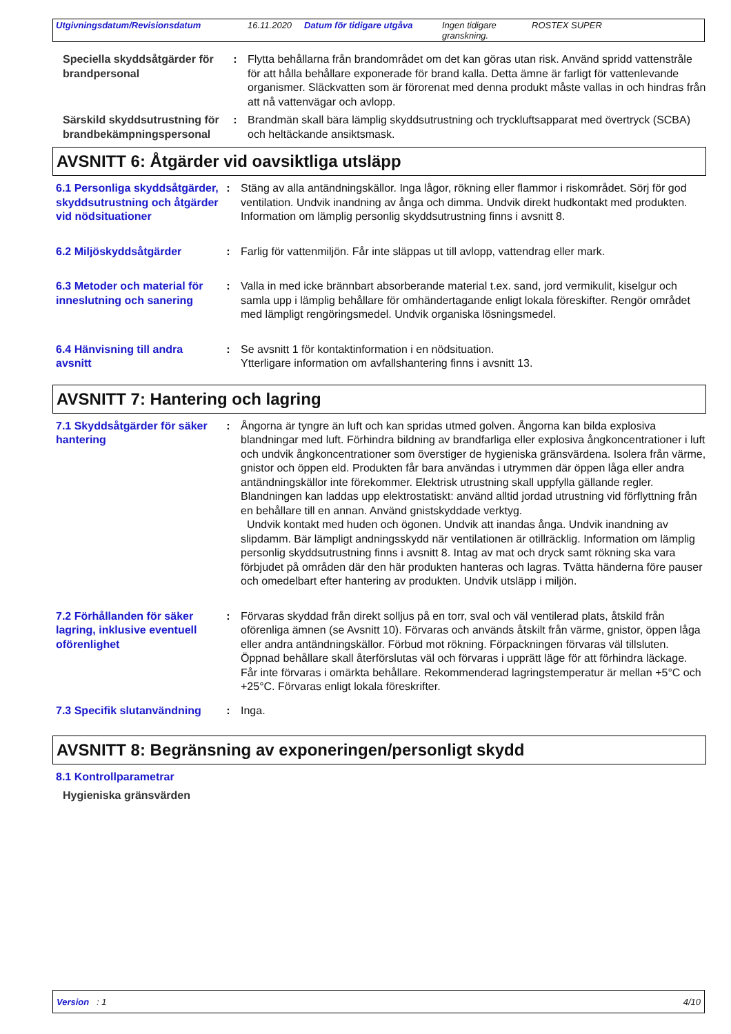Utgivningsdatum/Revisionsdatum 16.11.2020 Datum för tidigare utgåva Ingen tidigare granskning. ROSTEX SUPER
Speciella skyddsåtgärder för brandpersonal
: Flytta behållarna från brandområdet om det kan göras utan risk. Använd spridd vattenstråle för att hålla behållare exponerade för brand kalla. Detta ämne är farligt för vattenlevande organismer. Släckvatten som är förorenat med denna produkt måste vallas in och hindras från att nå vattenvägar och avlopp.
Särskild skyddsutrustning för brandbekämpningspersonal
: Brandmän skall bära lämplig skyddsutrustning och tryckluftsapparat med övertryck (SCBA) och heltäckande ansiktsmask.
AVSNITT 6: Åtgärder vid oavsiktliga utsläpp
6.1 Personliga skyddsåtgärder, skyddsutrustning och åtgärder vid nödsituationer
: Stäng av alla antändningskällor. Inga lågor, rökning eller flammor i riskområdet. Sörj för god ventilation. Undvik inandning av ånga och dimma. Undvik direkt hudkontakt med produkten. Information om lämplig personlig skyddsutrustning finns i avsnitt 8.
6.2 Miljöskyddsåtgärder : Farlig för vattenmiljön. Får inte släppas ut till avlopp, vattendrag eller mark.
6.3 Metoder och material för inneslutning och sanering
: Valla in med icke brännbart absorberande material t.ex. sand, jord vermikulit, kiselgur och samla upp i lämplig behållare för omhändertagande enligt lokala föreskifter. Rengör området med lämpligt rengöringsmedel. Undvik organiska lösningsmedel.
6.4 Hänvisning till andra avsnitt
: Se avsnitt 1 för kontaktinformation i en nödsituation.
Ytterligare information om avfallshantering finns i avsnitt 13.
AVSNITT 7: Hantering och lagring
7.1 Skyddsåtgärder för säker hantering
: Ångorna är tyngre än luft och kan spridas utmed golven. Ångorna kan bilda explosiva blandningar med luft. Förhindra bildning av brandfarliga eller explosiva ångkoncentrationer i luft och undvik ångkoncentrationer som överstiger de hygieniska gränsvärdena. Isolera från värme, gnistor och öppen eld. Produkten får bara användas i utrymmen där öppen låga eller andra antändningskällor inte förekommer. Elektrisk utrustning skall uppfylla gällande regler. Blandningen kan laddas upp elektrostatiskt: använd alltid jordad utrustning vid förflyttning från en behållare till en annan. Använd gnistskyddade verktyg.
Undvik kontakt med huden och ögonen. Undvik att inandas ånga. Undvik inandning av slipdamm. Bär lämpligt andningsskydd när ventilationen är otillräcklig. Information om lämplig personlig skyddsutrustning finns i avsnitt 8. Intag av mat och dryck samt rökning ska vara förbjudet på områden där den här produkten hanteras och lagras. Tvätta händerna före pauser och omedelbart efter hantering av produkten. Undvik utsläpp i miljön.
7.2 Förhållanden för säker lagring, inklusive eventuell oförenlighet
: Förvaras skyddad från direkt solljus på en torr, sval och väl ventilerad plats, åtskild från oförenliga ämnen (se Avsnitt 10). Förvaras och används åtskilt från värme, gnistor, öppen låga eller andra antändningskällor. Förbud mot rökning. Förpackningen förvaras väl tillsluten. Öppnad behållare skall återförslutas väl och förvaras i upprätt läge för att förhindra läckage. Får inte förvaras i omärkta behållare. Rekommenderad lagringstemperatur är mellan +5°C och +25°C. Förvaras enligt lokala föreskrifter.
7.3 Specifik slutanvändning
: Inga.
AVSNITT 8: Begränsning av exponeringen/personligt skydd
8.1 Kontrollparametrar
Hygieniska gränsvärden
Version : 1 4/10